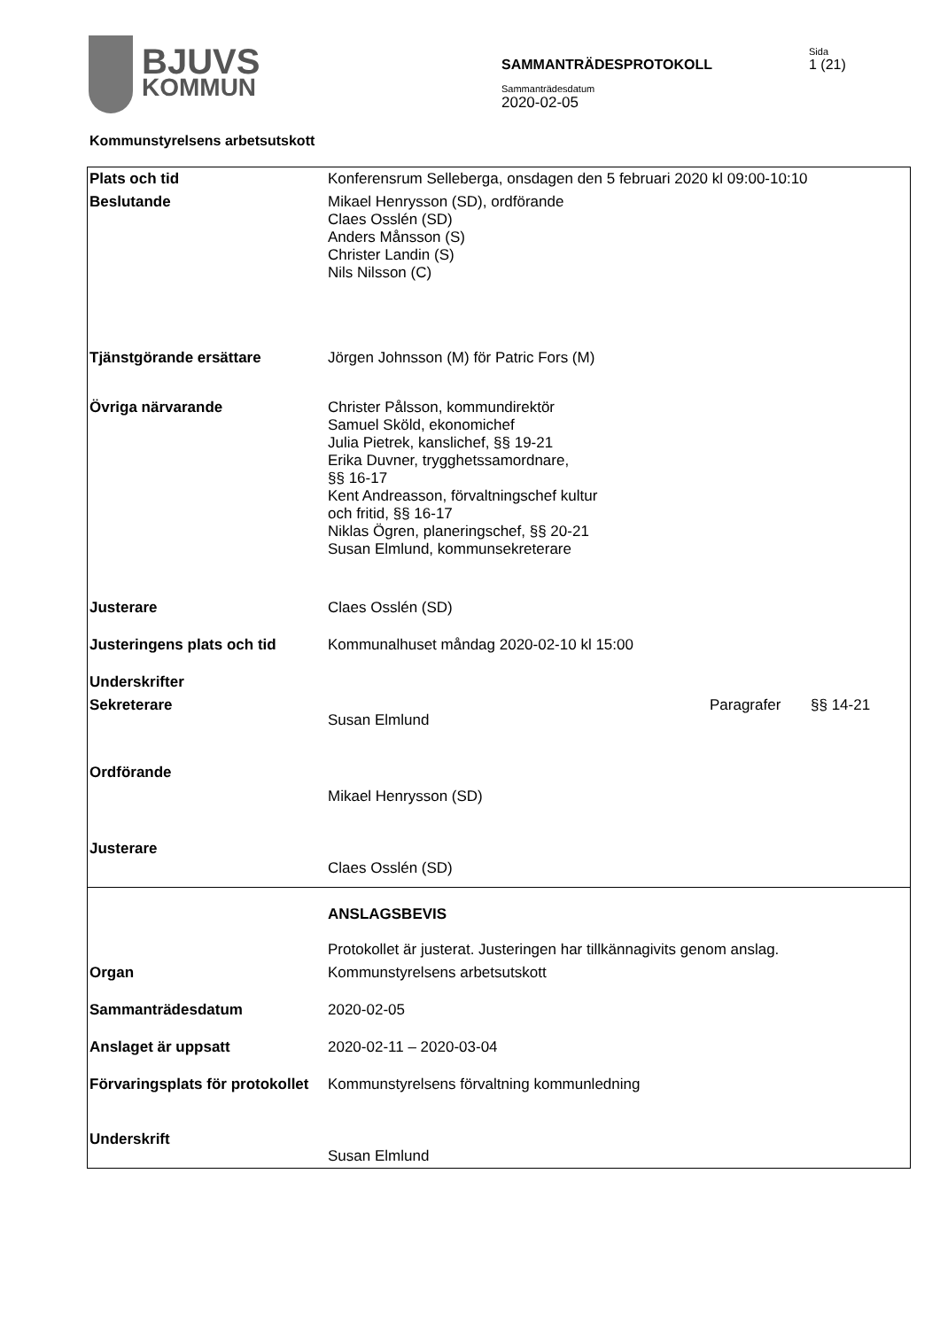BJUVS
KOMMUN
SAMMANTRÄDESPROTOKOLL
Sida
1 (21)
Sammanträdesdatum
2020-02-05
Kommunstyrelsens arbetsutskott
| Plats och tid | Konferensrum Selleberga, onsdagen den 5 februari 2020 kl 09:00-10:10 | | |
| Beslutande | Mikael Henrysson (SD), ordförande Claes Osslén (SD) Anders Månsson (S) Christer Landin (S) Nils Nilsson (C) | | |
| Tjänstgörande ersättare | Jörgen Johnsson (M) för Patric Fors (M) | | |
| Övriga närvarande | Christer Pålsson, kommundirektör Samuel Sköld, ekonomichef Julia Pietrek, kanslichef, §§ 19-21 Erika Duvner, trygghetssamordnare, §§ 16-17 Kent Andreasson, förvaltningschef kultur och fritid, §§ 16-17 Niklas Ögren, planeringschef, §§ 20-21 Susan Elmlund, kommunsekreterare | | |
| Justerare | Claes Osslén (SD) | | |
| Justeringens plats och tid | Kommunalhuset måndag 2020-02-10 kl 15:00 | | |
| Underskrifter | | | |
| Sekreterare | Susan Elmlund | Paragrafer | §§ 14-21 |
| Ordförande | Mikael Henrysson (SD) | | |
| Justerare | Claes Osslén (SD) | | |
| | ANSLAGSBEVIS Protokollet är justerat. Justeringen har tillkännagivits genom anslag. | | |
| Organ | Kommunstyrelsens arbetsutskott | | |
| Sammanträdesdatum | 2020-02-05 | | |
| Anslaget är uppsatt | 2020-02-11 – 2020-03-04 | | |
| Förvaringsplats för protokollet | Kommunstyrelsens förvaltning kommunledning | | |
| Underskrift | Susan Elmlund | | |